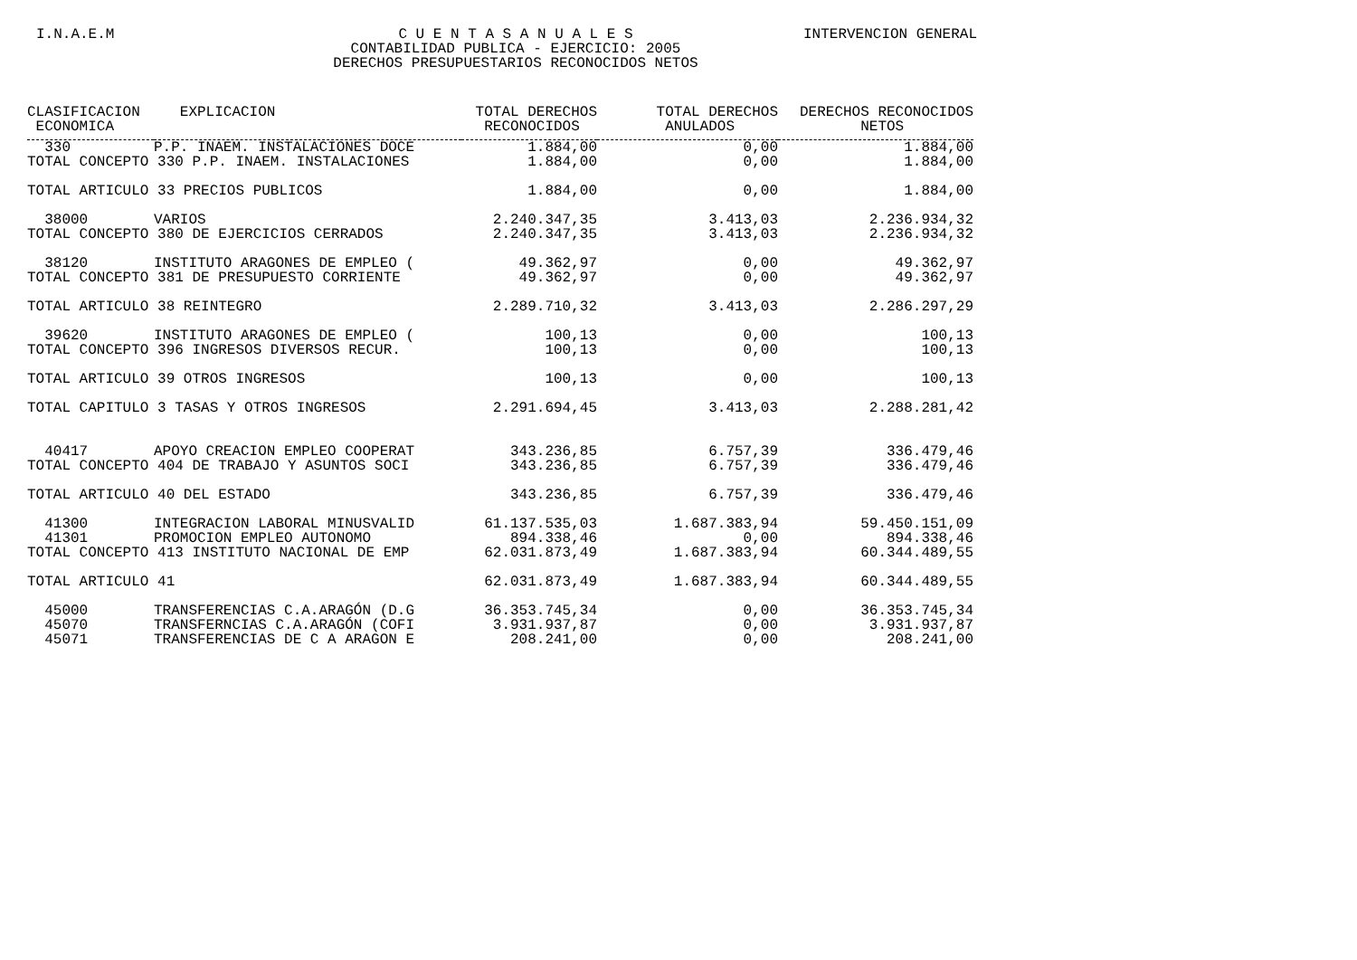I.N.A.E.M C U E N T A S A N U A L E S
CONTABILIDAD PUBLICA - EJERCICIO: 2005
DERECHOS PRESUPUESTARIOS RECONOCIDOS NETOS
INTERVENCION GENERAL
| CLASIFICACION ECONOMICA | EXPLICACION | TOTAL DERECHOS RECONOCIDOS | TOTAL DERECHOS ANULADOS | DERECHOS RECONOCIDOS NETOS |
| --- | --- | --- | --- | --- |
| 330 | P.P. INAEM. INSTALACIONES DOCE | 1.884,00 | 0,00 | 1.884,00 |
| TOTAL CONCEPTO 330 P.P. INAEM. INSTALACIONES | | 1.884,00 | 0,00 | 1.884,00 |
| TOTAL ARTICULO 33 PRECIOS PUBLICOS | | 1.884,00 | 0,00 | 1.884,00 |
| 38000 | VARIOS | 2.240.347,35 | 3.413,03 | 2.236.934,32 |
| TOTAL CONCEPTO 380 DE EJERCICIOS CERRADOS | | 2.240.347,35 | 3.413,03 | 2.236.934,32 |
| 38120 | INSTITUTO ARAGONES DE EMPLEO ( | 49.362,97 | 0,00 | 49.362,97 |
| TOTAL CONCEPTO 381 DE PRESUPUESTO CORRIENTE | | 49.362,97 | 0,00 | 49.362,97 |
| TOTAL ARTICULO 38 REINTEGRO | | 2.289.710,32 | 3.413,03 | 2.286.297,29 |
| 39620 | INSTITUTO ARAGONES DE EMPLEO ( | 100,13 | 0,00 | 100,13 |
| TOTAL CONCEPTO 396 INGRESOS DIVERSOS RECUR. | | 100,13 | 0,00 | 100,13 |
| TOTAL ARTICULO 39 OTROS INGRESOS | | 100,13 | 0,00 | 100,13 |
| TOTAL CAPITULO 3 TASAS Y OTROS INGRESOS | | 2.291.694,45 | 3.413,03 | 2.288.281,42 |
| 40417 | APOYO CREACION EMPLEO COOPERAT | 343.236,85 | 6.757,39 | 336.479,46 |
| TOTAL CONCEPTO 404 DE TRABAJO Y ASUNTOS SOCI | | 343.236,85 | 6.757,39 | 336.479,46 |
| TOTAL ARTICULO 40 DEL ESTADO | | 343.236,85 | 6.757,39 | 336.479,46 |
| 41300 | INTEGRACION LABORAL MINUSVALID | 61.137.535,03 | 1.687.383,94 | 59.450.151,09 |
| 41301 | PROMOCION EMPLEO AUTONOMO | 894.338,46 | 0,00 | 894.338,46 |
| TOTAL CONCEPTO 413 INSTITUTO NACIONAL DE EMP | | 62.031.873,49 | 1.687.383,94 | 60.344.489,55 |
| TOTAL ARTICULO 41 | | 62.031.873,49 | 1.687.383,94 | 60.344.489,55 |
| 45000 | TRANSFERENCIAS C.A.ARAGÓN (D.G | 36.353.745,34 | 0,00 | 36.353.745,34 |
| 45070 | TRANSFERNCIAS C.A.ARAGÓN (COFI | 3.931.937,87 | 0,00 | 3.931.937,87 |
| 45071 | TRANSFERENCIAS DE C A ARAGON E | 208.241,00 | 0,00 | 208.241,00 |